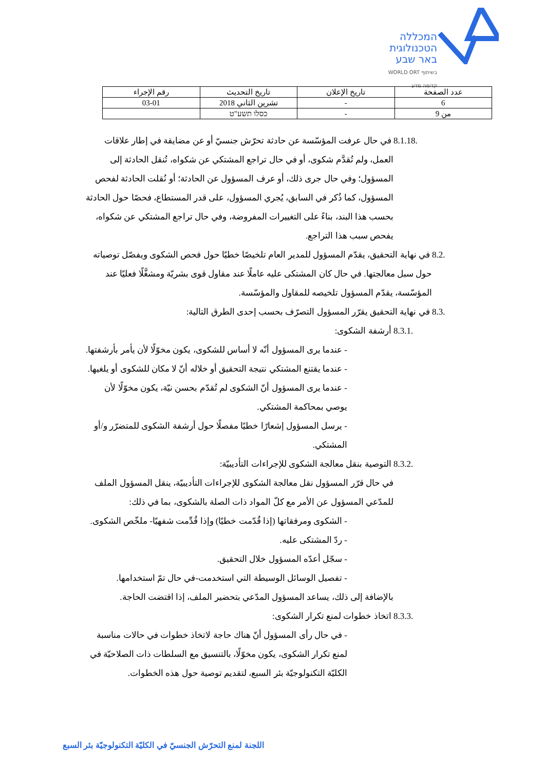המכללה
הטכנולוגית
באר שבע
בשיתוף WORLD ORT
קדימה מדע
| عدد الصفحة | تاريخ الإعلان | تاريخ التحديث | رقم الإجراء |
| 6 | - | تشرين الثاني 2018 | 03-01 |
| من 9 | - | כסלו תשע"ט | |
8.1.18. في حال عرفت المؤسّسة عن حادثة تحرّش جنسيّ أو عن مضايقة في إطار علاقات العمل، ولم تُقدَّم شكوى، أو في حال تراجع المشتكي عن شكواه، تُنقل الحادثة إلى المسؤول؛ وفي حال جرى ذلك، أو عرف المسؤول عن الحادثة؛ أو نُقلت الحادثة لفحص المسؤول، كما ذُكر في السابق، يُجري المسؤول، على قدر المستطاع، فحصًا حول الحادثة بحسب هذا البند، بناءً على التغييرات المفروضة، وفي حال تراجع المشتكي عن شكواه، يفحص سبب هذا التراجع.
8.2. في نهاية التحقيق، يقدّم المسؤول للمدير العام تلخيصًا خطيًا حول فحص الشكوى ويفصّل توصياته حول سبل معالجتها. في حال كان المشتكى عليه عاملًا عند مقاول قوى بشريّة ومشغَّلًا فعليًا عند المؤسّسة، يقدّم المسؤول تلخيصه للمقاول والمؤسّسة.
8.3. في نهاية التحقيق يقرّر المسؤول التصرّف بحسب إحدى الطرق التالية:
8.3.1. أرشفة الشكوى:
- عندما يرى المسؤول أنّه لا أساس للشكوى، يكون مخوّلًا لأن يأمر بأرشفتها.
- عندما يقتنع المشتكي نتيجة التحقيق أو خلاله أنّ لا مكان للشكوى أو يلغيها.
- عندما يرى المسؤول أنّ الشكوى لم تُقدّم بحسن نيّة، يكون مخوّلًا لأن يوصي بمحاكمة المشتكي.
- يرسل المسؤول إشعارًا خطيًا مفصلًا حول أرشفة الشكوى للمتضرّر و/أو المشتكي.
8.3.2. التوصية بنقل معالجة الشكوى للإجراءات التأديبيّة:
في حال قرّر المسؤول نقل معالجة الشكوى للإجراءات التأديبيّة، ينقل المسؤول الملف للمدّعي المسؤول عن الأمر مع كلّ المواد ذات الصلة بالشكوى، بما في ذلك:
- الشكوى ومرفقاتها (إذا قُدّمت خطيًا) وإذا قُدِّمت شفهيًا- ملخّص الشكوى.
- ردّ المشتكى عليه.
- سجّل أعدّه المسؤول خلال التحقيق.
- تفصيل الوسائل الوسيطة التي استخدمت-في حال تمّ استخدامها.
بالإضافة إلى ذلك، يساعد المسؤول المدّعي بتحضير الملف، إذا اقتضت الحاجة.
8.3.3. اتخاذ خطوات لمنع تكرار الشكوى:
- في حال رأى المسؤول أنّ هناك حاجة لاتخاذ خطوات في حالات مناسبة لمنع تكرار الشكوى، يكون مخوّلًا، بالتنسيق مع السلطات ذات الصلاحيّة في الكليّة التكنولوجيّة بئر السبع، لتقديم توصية حول هذه الخطوات.
اللجنة لمنع التحرّش الجنسيّ في الكليّة التكنولوجيّة بئر السبع